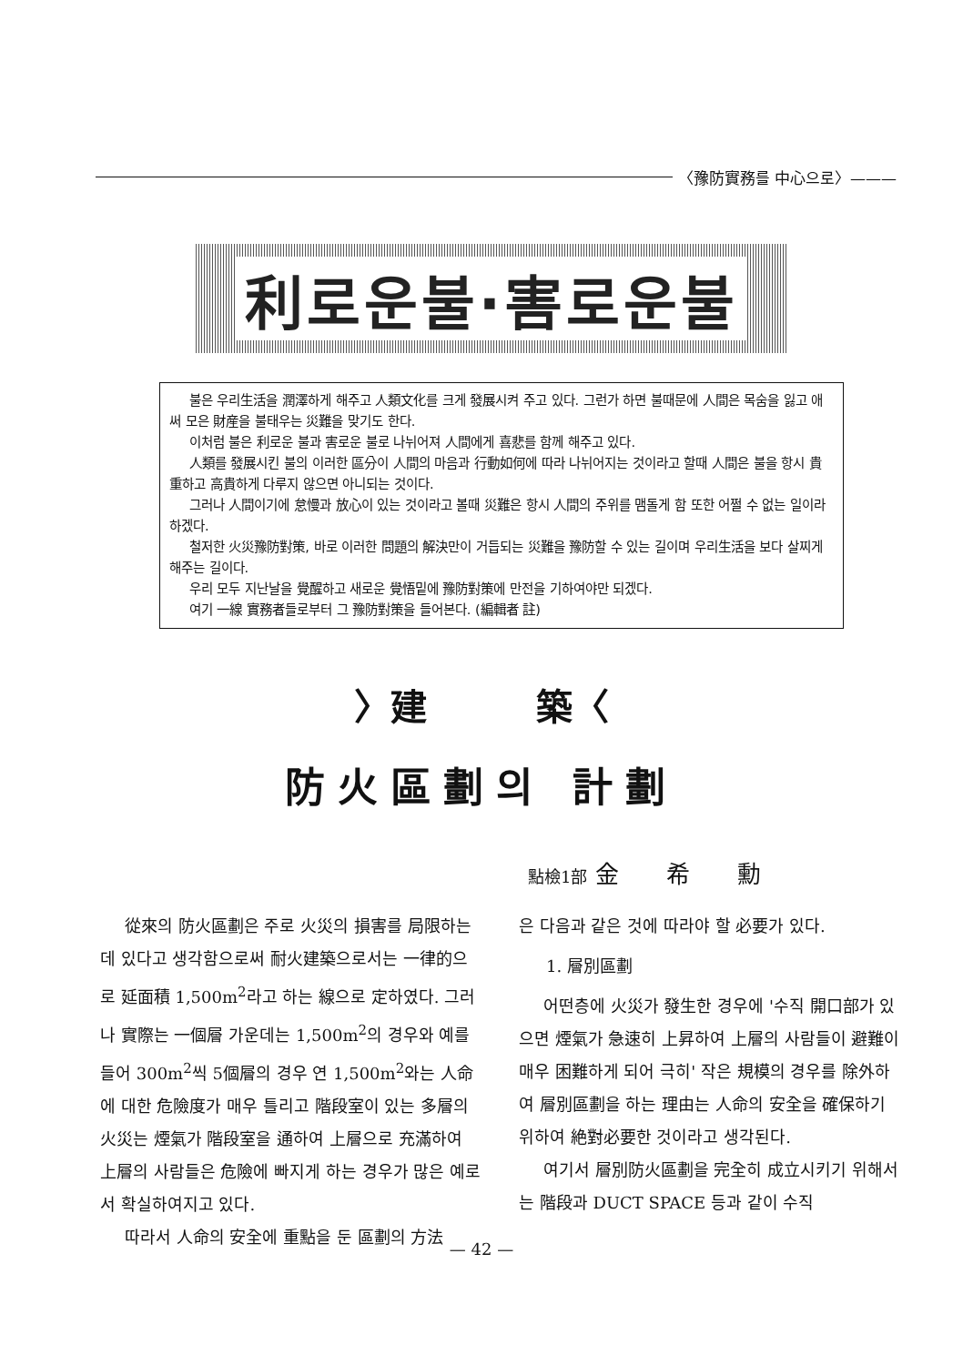〈豫防實務를 中心으로〉———
利로운불·害로운불
불은 우리生活을 潤澤하게 해주고 人類文化를 크게 發展시켜 주고 있다. 그런가 하면 불때문에 人間은 목숨을 잃고 애써 모은 財産을 불태우는 災難을 맞기도 한다.
이처럼 불은 利로운 불과 害로운 불로 나뉘어져 人間에게 喜悲를 함께 해주고 있다.
人類를 發展시킨 불의 이러한 區分이 人間의 마음과 行動如何에 따라 나뉘어지는 것이라고 할때 人間은 불을 항시 貴重하고 高貴하게 다루지 않으면 아니되는 것이다.
그러나 人間이기에 怠慢과 放心이 있는 것이라고 볼때 災難은 항시 人間의 주위를 맴돌게 함 또한 어쩔 수 없는 일이라 하겠다.
철저한 火災豫防對策, 바로 이러한 問題의 解決만이 거듭되는 災難을 豫防할 수 있는 길이며 우리生活을 보다 살찌게 해주는 길이다.
우리 모두 지난날을 覺醒하고 새로운 覺悟밑에 豫防對策에 만전을 기하여야만 되겠다.
여기 一線 實務者들로부터 그 豫防對策을 들어본다. (編輯者 註)
〉建　　　築〈
防火區劃의 計劃
點檢1部 金　　希　　勳
從來의 防火區劃은 주로 火災의 損害를 局限하는데 있다고 생각함으로써 耐火建築으로서는 一律的으로 延面積 1,500m<sup>2</sup>라고 하는 線으로 定하였다. 그러나 實際는 一個層 가운데는 1,500m<sup>2</sup>의 경우와 예를들어 300m<sup>2</sup>씩 5個層의 경우 연 1,500m<sup>2</sup>와는 人命에 대한 危險度가 매우 틀리고 階段室이 있는 多層의 火災는 煙氣가 階段室을 通하여 上層으로 充滿하여 上層의 사람들은 危險에 빠지게 하는 경우가 많은 예로서 확실하여지고 있다.
따라서 人命의 安全에 重點을 둔 區劃의 方法
은 다음과 같은 것에 따라야 할 必要가 있다.
1. 層別區劃
어떤층에 火災가 發生한 경우에 '수직 開口部가 있으면 煙氣가 急速히 上昇하여 上層의 사람들이 避難이 매우 困難하게 되어 극히' 작은 規模의 경우를 除外하여 層別區劃을 하는 理由는 人命의 安全을 確保하기 위하여 絶對必要한 것이라고 생각된다.
여기서 層別防火區劃을 完全히 成立시키기 위해서는 階段과 DUCT SPACE 등과 같이 수직
— 42 —